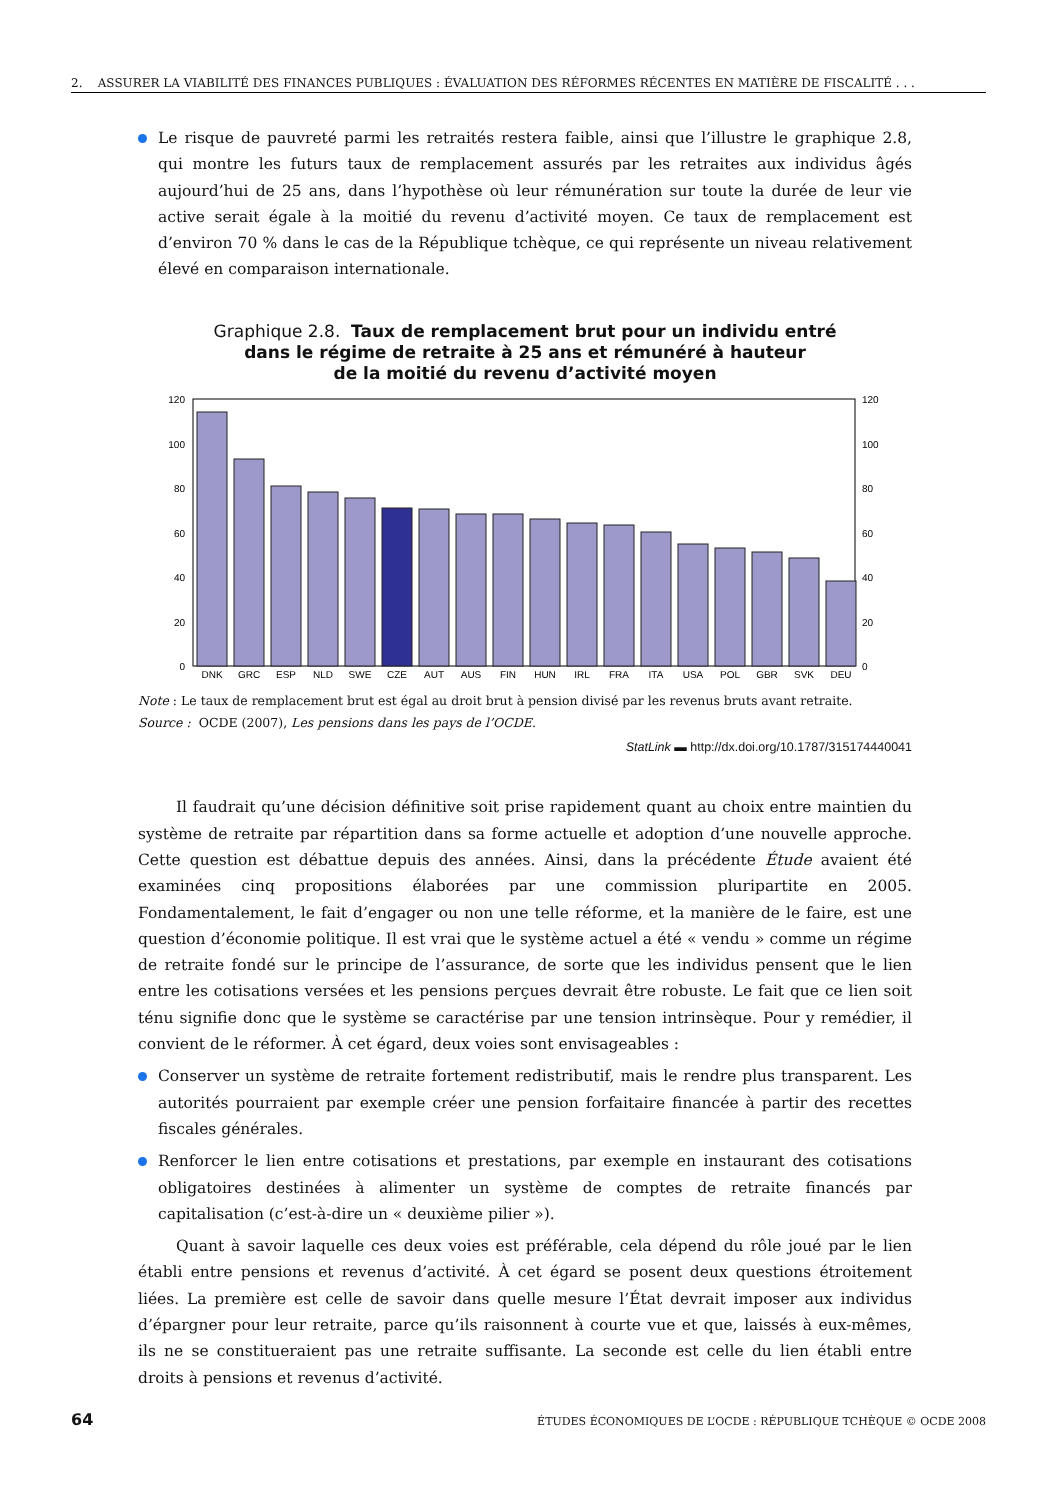2. ASSURER LA VIABILITÉ DES FINANCES PUBLIQUES : ÉVALUATION DES RÉFORMES RÉCENTES EN MATIÈRE DE FISCALITÉ . . .
Le risque de pauvreté parmi les retraités restera faible, ainsi que l’illustre le graphique 2.8, qui montre les futurs taux de remplacement assurés par les retraites aux individus âgés aujourd’hui de 25 ans, dans l’hypothèse où leur rémunération sur toute la durée de leur vie active serait égale à la moitié du revenu d’activité moyen. Ce taux de remplacement est d’environ 70 % dans le cas de la République tchèque, ce qui représente un niveau relativement élevé en comparaison internationale.
Graphique 2.8. Taux de remplacement brut pour un individu entré
dans le régime de retraite à 25 ans et rémunéré à hauteur
de la moitié du revenu d’activité moyen
120
100
80
60
40
20
0
120
100
80
60
40
20
0
DNK
GRC
ESP
NLD
SWE
CZE
AUT
AUS
FIN
HUN
IRL
FRA
ITA
USA
POL
GBR
SVK
DEU
Note : Le taux de remplacement brut est égal au droit brut à pension divisé par les revenus bruts avant retraite.
Source : OCDE (2007), Les pensions dans les pays de l’OCDE.
StatLink ▬ http://dx.doi.org/10.1787/315174440041
Il faudrait qu’une décision définitive soit prise rapidement quant au choix entre maintien du système de retraite par répartition dans sa forme actuelle et adoption d’une nouvelle approche. Cette question est débattue depuis des années. Ainsi, dans la précédente Étude avaient été examinées cinq propositions élaborées par une commission pluripartite en 2005. Fondamentalement, le fait d’engager ou non une telle réforme, et la manière de le faire, est une question d’économie politique. Il est vrai que le système actuel a été « vendu » comme un régime de retraite fondé sur le principe de l’assurance, de sorte que les individus pensent que le lien entre les cotisations versées et les pensions perçues devrait être robuste. Le fait que ce lien soit ténu signifie donc que le système se caractérise par une tension intrinsèque. Pour y remédier, il convient de le réformer. À cet égard, deux voies sont envisageables :
Conserver un système de retraite fortement redistributif, mais le rendre plus transparent. Les autorités pourraient par exemple créer une pension forfaitaire financée à partir des recettes fiscales générales.
Renforcer le lien entre cotisations et prestations, par exemple en instaurant des cotisations obligatoires destinées à alimenter un système de comptes de retraite financés par capitalisation (c’est-à-dire un « deuxième pilier »).
Quant à savoir laquelle ces deux voies est préférable, cela dépend du rôle joué par le lien établi entre pensions et revenus d’activité. À cet égard se posent deux questions étroitement liées. La première est celle de savoir dans quelle mesure l’État devrait imposer aux individus d’épargner pour leur retraite, parce qu’ils raisonnent à courte vue et que, laissés à eux-mêmes, ils ne se constitueraient pas une retraite suffisante. La seconde est celle du lien établi entre droits à pensions et revenus d’activité.
64 ÉTUDES ÉCONOMIQUES DE L’OCDE : RÉPUBLIQUE TCHÈQUE © OCDE 2008